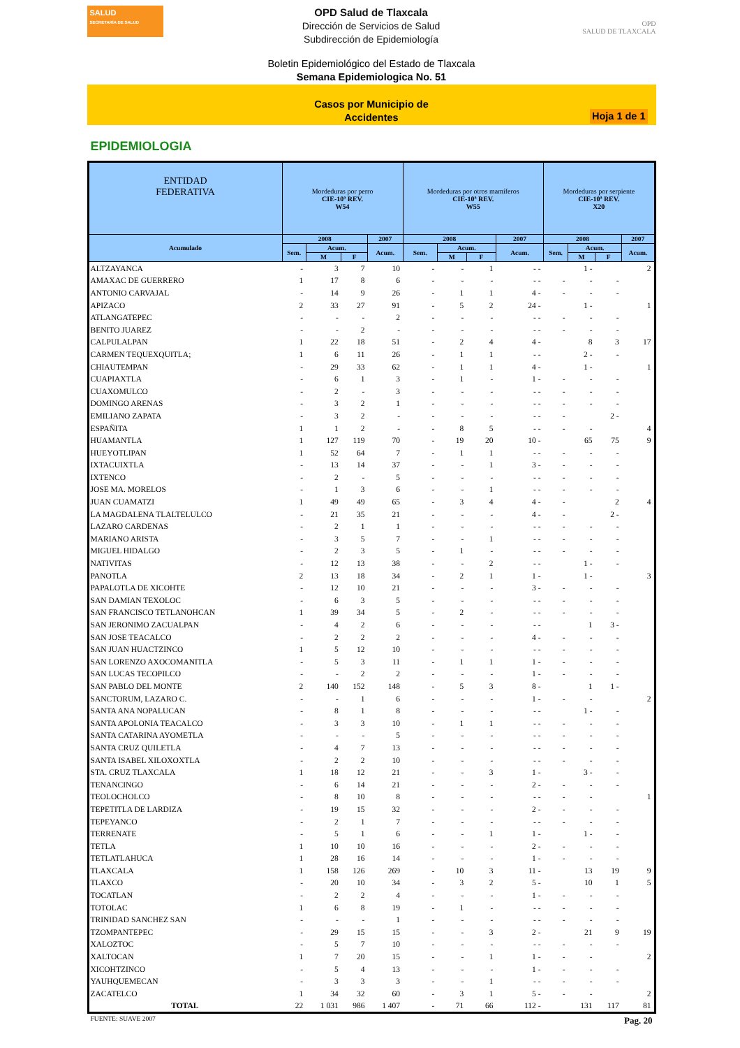SALUD
SECRETARÍA DE SALUD
OPD Salud de Tlaxcala
Dirección de Servicios de Salud
Subdirección de Epidemiología
OPD
SALUD DE TLAXCALA
Boletin Epidemiológico del Estado de Tlaxcala
Semana Epidemiologica No. 51
Casos por Municipio de
Accidentes
Hoja 1 de 1
EPIDEMIOLOGIA
| ENTIDAD FEDERATIVA | Mordeduras por perro CIE-10ª REV. W54 | | | | Mordeduras por otros mamíferos CIE-10ª REV. W55 | | | | Mordeduras por serpiente CIE-10ª REV. X20 | | | |
| --- | --- | --- | --- | --- | --- | --- | --- | --- | --- | --- | --- | --- |
| Acumulado | 2008 | | | 2007 | 2008 | | | 2007 | 2008 | | | 2007 |
| | Sem. | Acum. | | Acum. | Sem. | Acum. | | Acum. | Sem. | Acum. | | Acum. |
| | | M | F | | | M | F | | | M | F | |
| ALTZAYANCA | - | 3 | 7 | 10 | - | - | 1 | - - | | 1 - | | 2 |
| AMAXAC DE GUERRERO | 1 | 17 | 8 | 6 | - | - | - | - - | - | - | - | |
| ANTONIO CARVAJAL | - | 14 | 9 | 26 | - | 1 | 1 | 4 - | - | - | - | |
| APIZACO | 2 | 33 | 27 | 91 | - | 5 | 2 | 24 - | | 1 - | | 1 |
| ATLANGATEPEC | - | - | - | 2 | - | - | - | - - | - | - | - | |
| BENITO JUAREZ | - | - | 2 | - | - | - | - | - - | - | - | - | |
| CALPULALPAN | 1 | 22 | 18 | 51 | - | 2 | 4 | 4 - | | 8 | 3 | 17 |
| CARMEN TEQUEXQUITLA; | 1 | 6 | 11 | 26 | - | 1 | 1 | - - | | 2 - | - | |
| CHIAUTEMPAN | - | 29 | 33 | 62 | - | 1 | 1 | 4 - | | 1 - | | 1 |
| CUAPIAXTLA | - | 6 | 1 | 3 | - | 1 | - | 1 - | - | - | - | |
| CUAXOMULCO | - | 2 | - | 3 | - | - | - | - - | - | - | - | |
| DOMINGO ARENAS | - | 3 | 2 | 1 | - | - | - | - - | - | - | - | |
| EMILIANO ZAPATA | - | 3 | 2 | - | - | - | - | - - | - | | 2 - | |
| ESPAÑITA | 1 | 1 | 2 | - | - | 8 | 5 | - - | - | - | | 4 |
| HUAMANTLA | 1 | 127 | 119 | 70 | - | 19 | 20 | 10 - | | 65 | 75 | 9 |
| HUEYOTLIPAN | 1 | 52 | 64 | 7 | - | 1 | 1 | - - | - | - | - | |
| IXTACUIXTLA | - | 13 | 14 | 37 | - | - | 1 | 3 - | - | - | - | |
| IXTENCO | - | 2 | - | 5 | - | - | - | - - | - | - | - | |
| JOSE MA. MORELOS | - | 1 | 3 | 6 | - | - | 1 | - - | - | - | - | |
| JUAN CUAMATZI | 1 | 49 | 49 | 65 | - | 3 | 4 | 4 - | - | | 2 | 4 |
| LA MAGDALENA TLALTELULCO | - | 21 | 35 | 21 | - | - | - | 4 - | - | | 2 - | |
| LAZARO CARDENAS | - | 2 | 1 | 1 | - | - | - | - - | - | - | - | |
| MARIANO ARISTA | - | 3 | 5 | 7 | - | - | 1 | - - | - | - | - | |
| MIGUEL HIDALGO | - | 2 | 3 | 5 | - | 1 | - | - - | - | - | - | |
| NATIVITAS | - | 12 | 13 | 38 | - | - | 2 | - - | | 1 - | - | |
| PANOTLA | 2 | 13 | 18 | 34 | - | 2 | 1 | 1 - | | 1 - | | 3 |
| PAPALOTLA DE XICOHTE | - | 12 | 10 | 21 | - | - | - | 3 - | - | - | - | |
| SAN DAMIAN TEXOLOC | - | 6 | 3 | 5 | - | - | - | - - | - | - | - | |
| SAN FRANCISCO TETLANOHCAN | 1 | 39 | 34 | 5 | - | 2 | - | - - | - | - | - | |
| SAN JERONIMO ZACUALPAN | - | 4 | 2 | 6 | - | - | - | - - | | 1 | 3 - | |
| SAN JOSE TEACALCO | - | 2 | 2 | 2 | - | - | - | 4 - | - | - | - | |
| SAN JUAN HUACTZINCO | 1 | 5 | 12 | 10 | - | - | - | - - | - | - | - | |
| SAN LORENZO AXOCOMANITLA | - | 5 | 3 | 11 | - | 1 | 1 | 1 - | - | - | - | |
| SAN LUCAS TECOPILCO | - | - | 2 | 2 | - | - | - | 1 - | - | - | - | |
| SAN PABLO DEL MONTE | 2 | 140 | 152 | 148 | - | 5 | 3 | 8 - | | 1 | 1 - | |
| SANCTORUM, LAZARO C. | - | - | 1 | 6 | - | - | - | 1 - | - | - | | 2 |
| SANTA ANA NOPALUCAN | - | 8 | 1 | 8 | - | - | - | - - | | 1 - | - | |
| SANTA APOLONIA TEACALCO | - | 3 | 3 | 10 | - | 1 | 1 | - - | - | - | - | |
| SANTA CATARINA AYOMETLA | - | - | - | 5 | - | - | - | - - | - | - | - | |
| SANTA CRUZ QUILETLA | - | 4 | 7 | 13 | - | - | - | - - | - | - | - | |
| SANTA ISABEL XILOXOXTLA | - | 2 | 2 | 10 | - | - | - | - - | - | - | - | |
| STA. CRUZ TLAXCALA | 1 | 18 | 12 | 21 | - | - | 3 | 1 - | | 3 - | - | |
| TENANCINGO | - | 6 | 14 | 21 | - | - | - | 2 - | - | - | - | |
| TEOLOCHOLCO | - | 8 | 10 | 8 | - | - | - | - - | - | - | | 1 |
| TEPETITLA DE LARDIZA | - | 19 | 15 | 32 | - | - | - | 2 - | - | - | - | |
| TEPEYANCO | - | 2 | 1 | 7 | - | - | - | - - | - | - | - | |
| TERRENATE | - | 5 | 1 | 6 | - | - | 1 | 1 - | | 1 - | - | |
| TETLA | 1 | 10 | 10 | 16 | - | - | - | 2 - | - | - | - | |
| TETLATLAHUCA | 1 | 28 | 16 | 14 | - | - | - | 1 - | - | - | - | |
| TLAXCALA | 1 | 158 | 126 | 269 | - | 10 | 3 | 11 - | | 13 | 19 | 9 |
| TLAXCO | - | 20 | 10 | 34 | - | 3 | 2 | 5 - | | 10 | 1 | 5 |
| TOCATLAN | - | 2 | 2 | 4 | - | - | - | 1 - | - | - | - | |
| TOTOLAC | 1 | 6 | 8 | 19 | - | 1 | - | - - | - | - | - | |
| TRINIDAD SANCHEZ SAN | - | - | - | 1 | - | - | - | - - | - | - | - | |
| TZOMPANTEPEC | - | 29 | 15 | 15 | - | - | 3 | 2 - | | 21 | 9 | 19 |
| XALOZTOC | - | 5 | 7 | 10 | - | - | - | - - | - | - | - | |
| XALTOCAN | 1 | 7 | 20 | 15 | - | - | 1 | 1 - | - | - | | 2 |
| XICOHTZINCO | - | 5 | 4 | 13 | - | - | - | 1 - | - | - | - | |
| YAUHQUEMECAN | - | 3 | 3 | 3 | - | - | 1 | - - | - | - | - | |
| ZACATELCO | 1 | 34 | 32 | 60 | - | 3 | 1 | 5 - | - | - | | 2 |
| TOTAL | 22 | 1 031 | 986 | 1 407 | - | 71 | 66 | 112 - | | 131 | 117 | 81 |
FUENTE: SUAVE 2007 Pag. 20